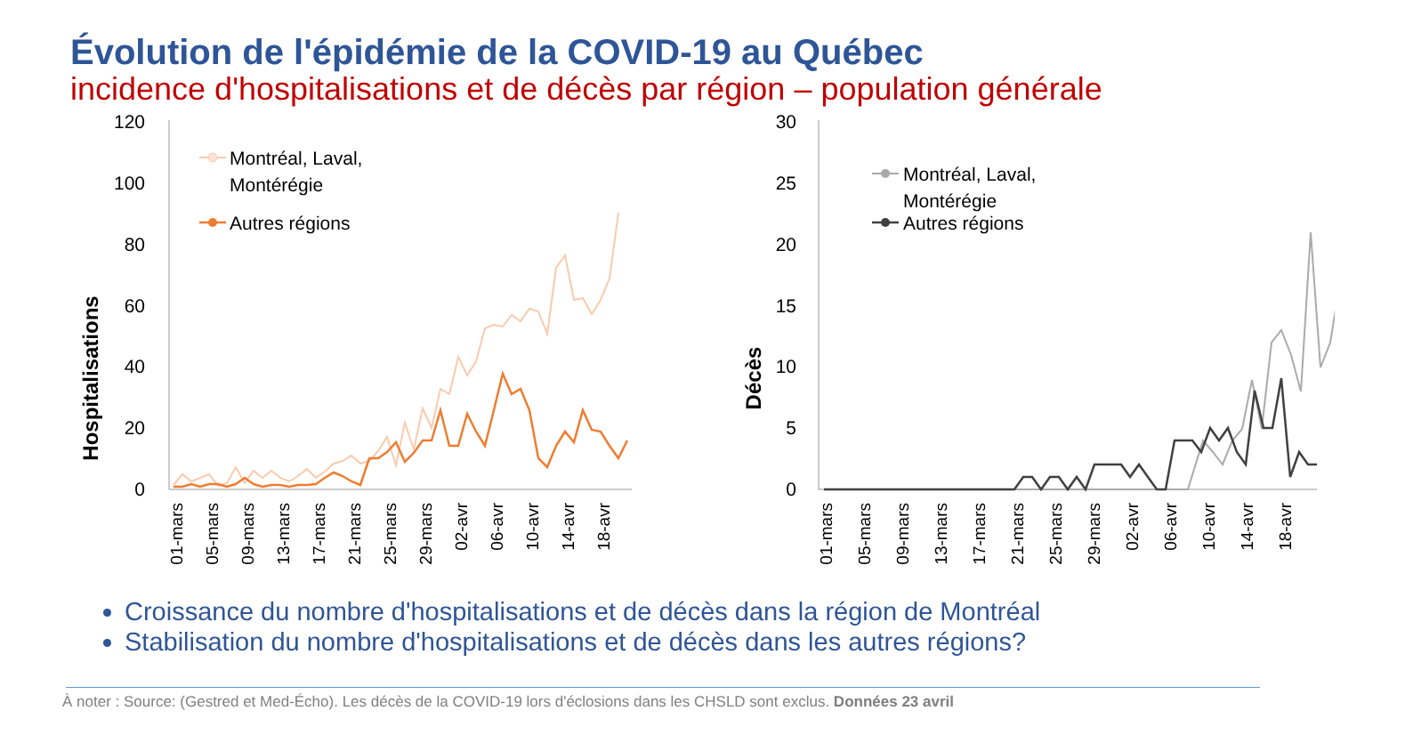Évolution de l'épidémie de la COVID-19 au Québec
incidence d'hospitalisations et de décès par région – population générale
Hospitalisations
120
100
80
60
40
20
0
Montréal, Laval,
Montérégie
Autres régions
01-mars
05-mars
09-mars
13-mars
17-mars
21-mars
25-mars
29-mars
02-avr
06-avr
10-avr
14-avr
18-avr
Décès
30
25
20
15
10
5
0
Montréal, Laval,
Montérégie
Autres régions
01-mars
05-mars
09-mars
13-mars
17-mars
21-mars
25-mars
29-mars
02-avr
06-avr
10-avr
14-avr
18-avr
Croissance du nombre d'hospitalisations et de décès dans la région de Montréal
Stabilisation du nombre d'hospitalisations et de décès dans les autres régions?
À noter : Source: (Gestred et Med-Écho). Les décès de la COVID-19 lors d'éclosions dans les CHSLD sont exclus. Données 23 avril